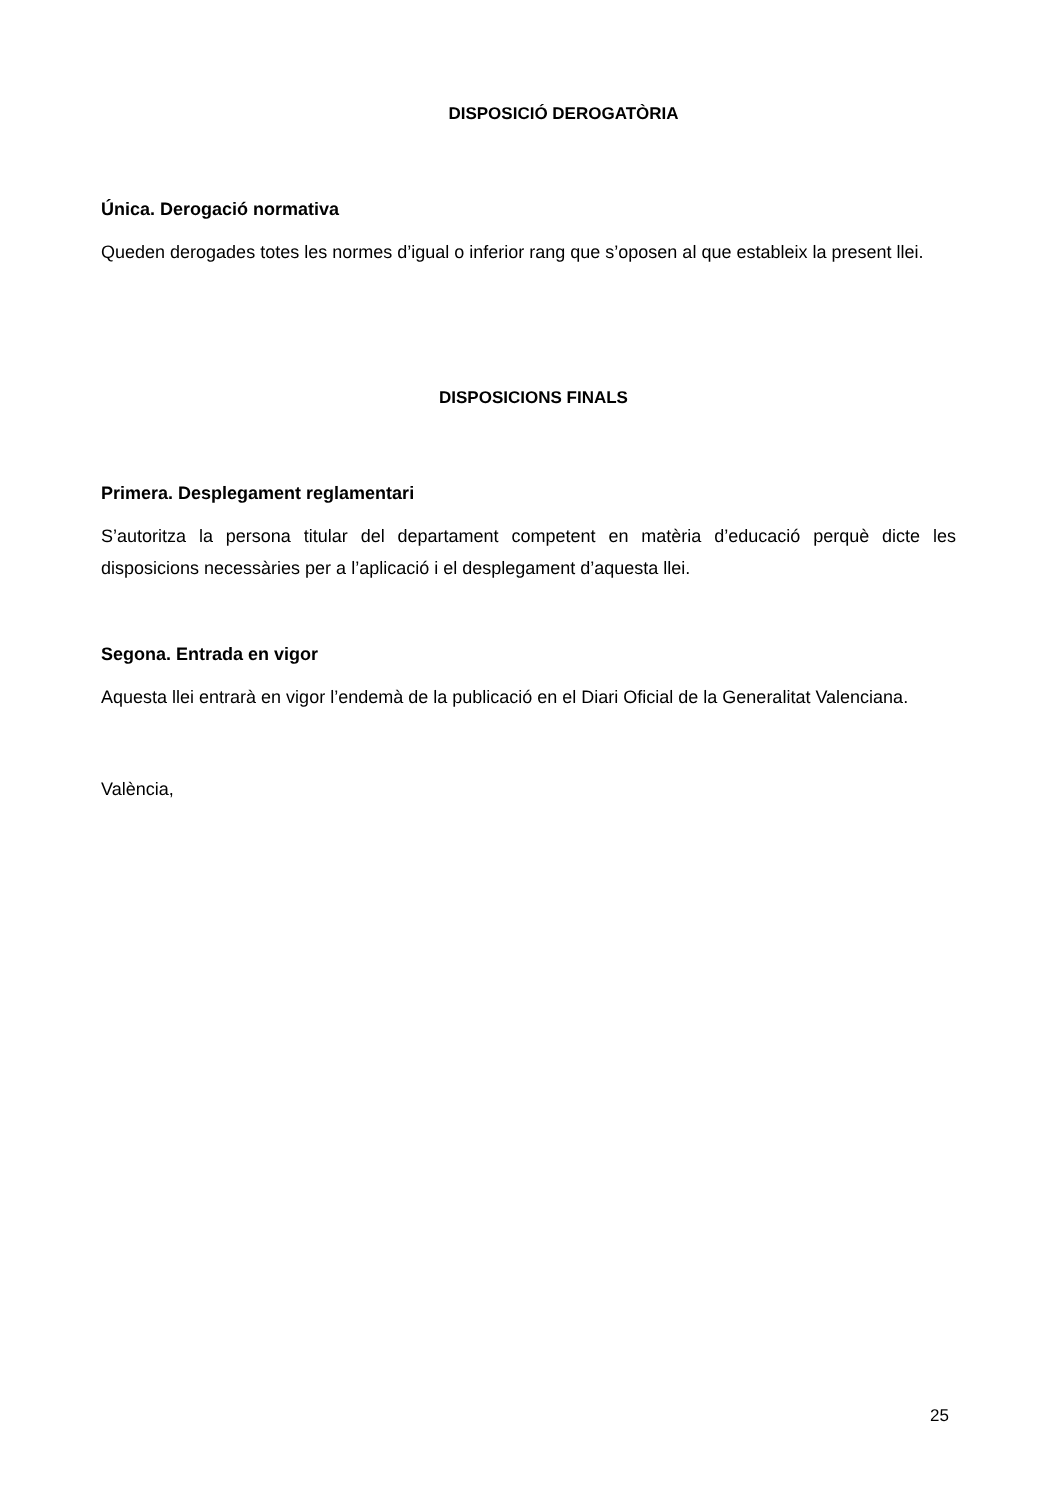DISPOSICIÓ DEROGATÒRIA
Única. Derogació normativa
Queden derogades totes les normes d’igual o inferior rang que s’oposen al que estableix la present llei.
DISPOSICIONS FINALS
Primera. Desplegament reglamentari
S’autoritza la persona titular del departament competent en matèria d’educació perquè dicte les disposicions necessàries per a l’aplicació i el desplegament d’aquesta llei.
Segona. Entrada en vigor
Aquesta llei entrarà en vigor l’endemà de la publicació en el Diari Oficial de la Generalitat Valenciana.
València,
25